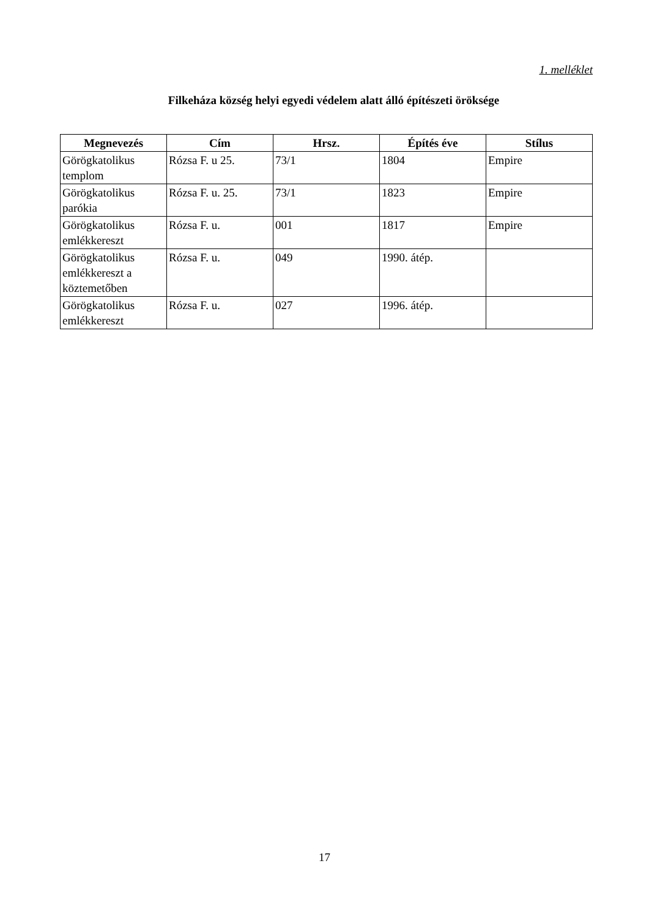1. melléklet
Filkeháza község helyi egyedi védelem alatt álló építészeti öröksége
| Megnevezés | Cím | Hrsz. | Építés éve | Stílus |
| --- | --- | --- | --- | --- |
| Görögkatolikus templom | Rózsa F. u 25. | 73/1 | 1804 | Empire |
| Görögkatolikus parókia | Rózsa F. u. 25. | 73/1 | 1823 | Empire |
| Görögkatolikus emlékkereszt | Rózsa F. u. | 001 | 1817 | Empire |
| Görögkatolikus emlékkereszt a köztemetőben | Rózsa F. u. | 049 | 1990. átép. | |
| Görögkatolikus emlékkereszt | Rózsa F. u. | 027 | 1996. átép. | |
17